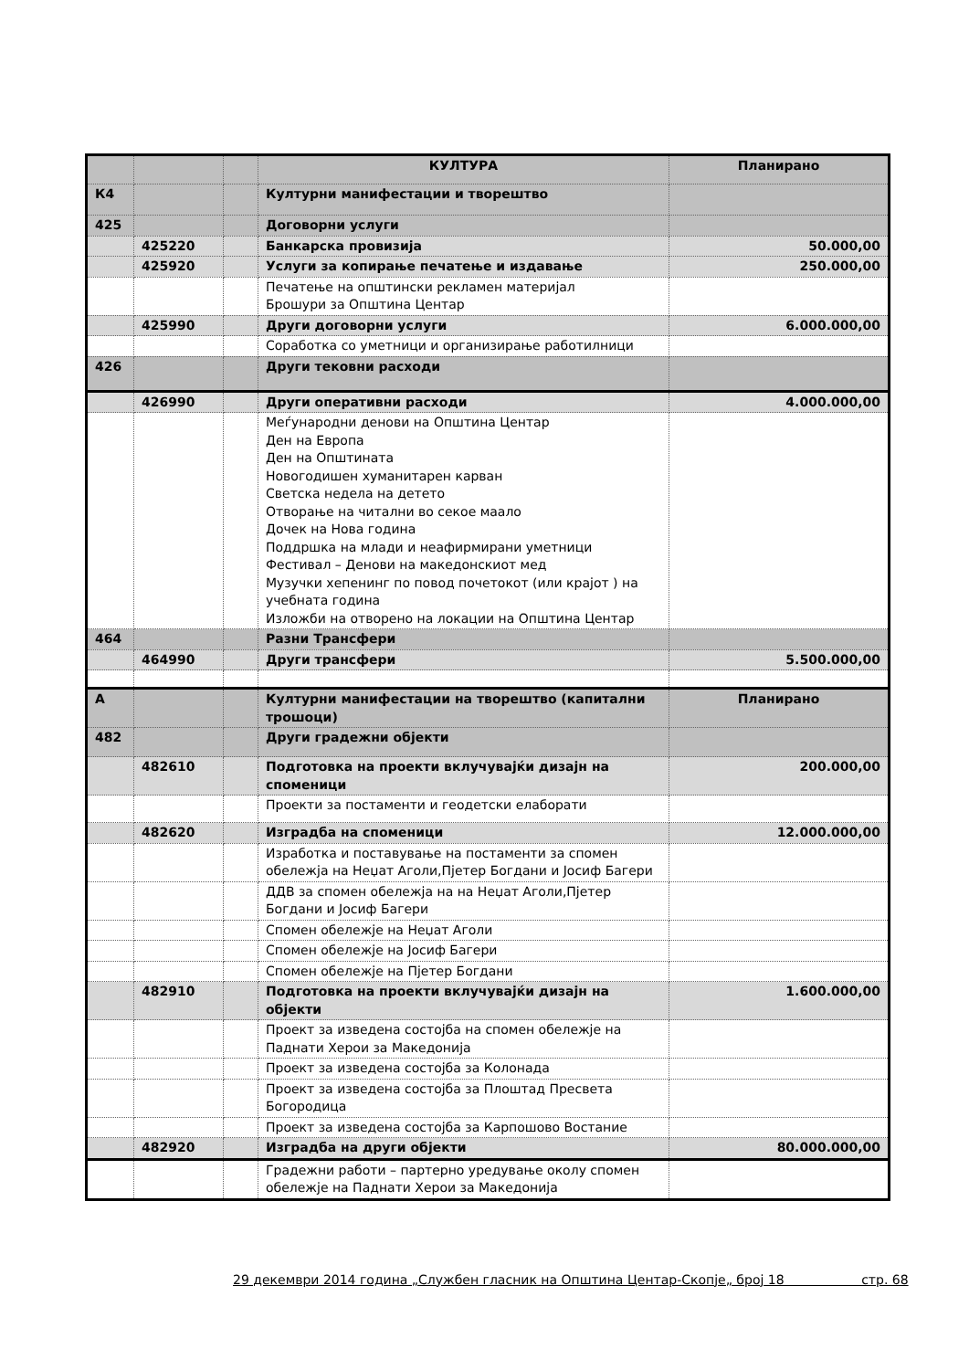| | | | КУЛТУРА | Планирано |
| К4 | | | Културни манифестации и творештво | |
| 425 | | | Договорни услуги | |
| | 425220 | | Банкарска провизија | 50.000,00 |
| | 425920 | | Услуги за копирање печатење и издавање | 250.000,00 |
| | | | Печатење на општински рекламен материјал Брошури за Општина Центар | |
| | 425990 | | Други договорни услуги | 6.000.000,00 |
| | | | Соработка со уметници и организирање работилници | |
| 426 | | | Други тековни расходи | |
| | 426990 | | Други оперативни расходи | 4.000.000,00 |
| | | | Меѓународни денови на Општина Центар Ден на Европа Ден на Општината Новогодишен хуманитарен карван Светска недела на детето Отворање на читални во секое маало Дочек на Нова година Поддршка на млади и неафирмирани уметници Фестивал – Денови на македонскиот мед Музучки хепенинг по повод почетокот (или крајот ) на учебната година Изложби на отворено на локации на Општина Центар | |
| 464 | | | Разни Трансфери | |
| | 464990 | | Други трансфери | 5.500.000,00 |
| А | | | Културни манифестации на творештво (капитални трошоци) | Планирано |
| 482 | | | Други градежни објекти | |
| | 482610 | | Подготовка на проекти вклучувајќи дизајн на споменици | 200.000,00 |
| | | | Проекти за постаменти и геодетски елаборати | |
| | 482620 | | Изградба на споменици | 12.000.000,00 |
| | | | Изработка и поставување на постаменти за спомен обележја на Неџат Аголи,Пјетер Богдани и Јосиф Багери | |
| | | | ДДВ за спомен обележја на на Неџат Аголи,Пјетер Богдани и Јосиф Багери | |
| | | | Спомен обележје на Неџат Аголи | |
| | | | Спомен обележје на Јосиф Багери | |
| | | | Спомен обележје на Пјетер Богдани | |
| | 482910 | | Подготовка на проекти вклучувајќи дизајн на објекти | 1.600.000,00 |
| | | | Проект за изведена состојба на спомен обележје на Паднати Херои за Македонија | |
| | | | Проект за изведена состојба за Колонада | |
| | | | Проект за изведена состојба за Плоштад Пресвета Богородица | |
| | | | Проект за изведена состојба за Карпошово Востание | |
| | 482920 | | Изградба на други објекти | 80.000.000,00 |
| | | | Градежни работи – партерно уредување околу спомен обележје на Паднати Херои за Македонија | |
29 декември 2014 година „Службен гласник на Општина Центар-Скопје„ број 18 стр. 68